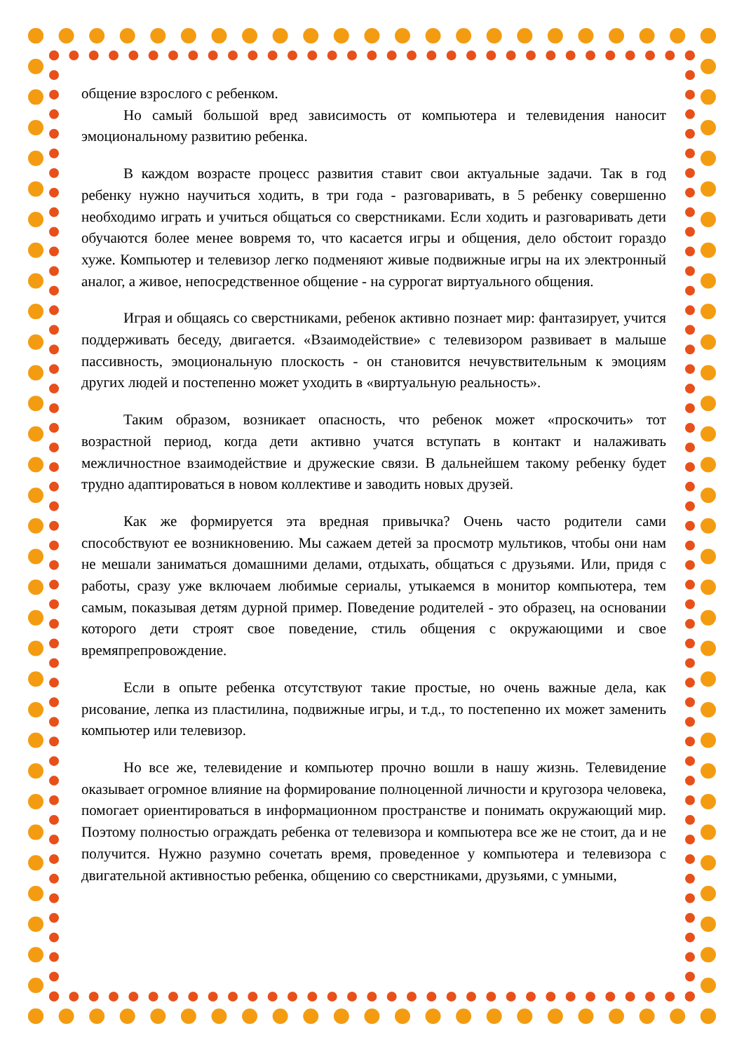общение взрослого с ребенком.
Но самый большой вред зависимость от компьютера и телевидения наносит эмоциональному развитию ребенка.
В каждом возрасте процесс развития ставит свои актуальные задачи. Так в год ребенку нужно научиться ходить, в три года - разговаривать, в 5 ребенку совершенно необходимо играть и учиться общаться со сверстниками. Если ходить и разговаривать дети обучаются более менее вовремя то, что касается игры и общения, дело обстоит гораздо хуже. Компьютер и телевизор легко подменяют живые подвижные игры на их электронный аналог, а живое, непосредственное общение - на суррогат виртуального общения.
Играя и общаясь со сверстниками, ребенок активно познает мир: фантазирует, учится поддерживать беседу, двигается. «Взаимодействие» с телевизором развивает в малыше пассивность, эмоциональную плоскость - он становится нечувствительным к эмоциям других людей и постепенно может уходить в «виртуальную реальность».
Таким образом, возникает опасность, что ребенок может «проскочить» тот возрастной период, когда дети активно учатся вступать в контакт и налаживать межличностное взаимодействие и дружеские связи. В дальнейшем такому ребенку будет трудно адаптироваться в новом коллективе и заводить новых друзей.
Как же формируется эта вредная привычка? Очень часто родители сами способствуют ее возникновению. Мы сажаем детей за просмотр мультиков, чтобы они нам не мешали заниматься домашними делами, отдыхать, общаться с друзьями. Или, придя с работы, сразу уже включаем любимые сериалы, утыкаемся в монитор компьютера, тем самым, показывая детям дурной пример. Поведение родителей - это образец, на основании которого дети строят свое поведение, стиль общения с окружающими и свое времяпрепровождение.
Если в опыте ребенка отсутствуют такие простые, но очень важные дела, как рисование, лепка из пластилина, подвижные игры, и т.д., то постепенно их может заменить компьютер или телевизор.
Но все же, телевидение и компьютер прочно вошли в нашу жизнь. Телевидение оказывает огромное влияние на формирование полноценной личности и кругозора человека, помогает ориентироваться в информационном пространстве и понимать окружающий мир. Поэтому полностью ограждать ребенка от телевизора и компьютера все же не стоит, да и не получится. Нужно разумно сочетать время, проведенное у компьютера и телевизора с двигательной активностью ребенка, общению со сверстниками, друзьями, с умными,